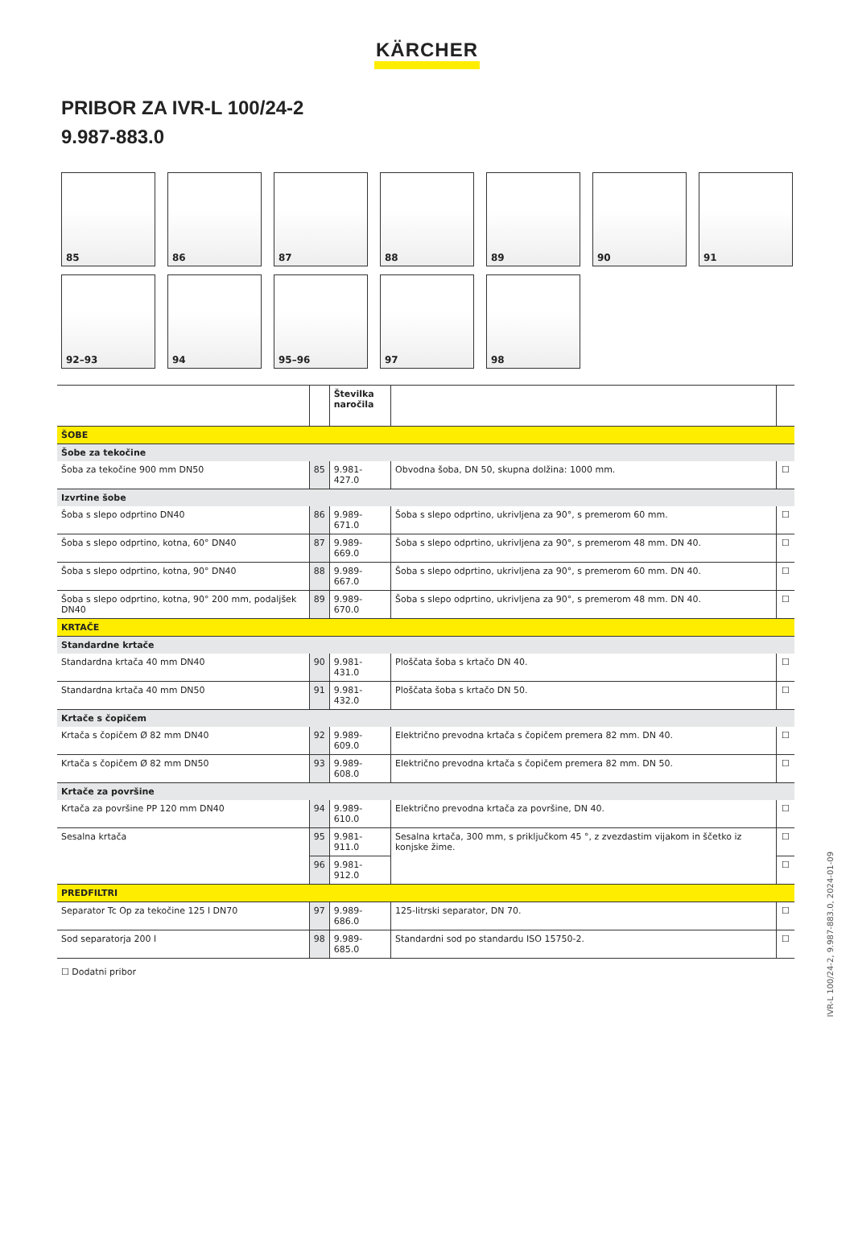KÄRCHER
PRIBOR ZA IVR-L 100/24-2
9.987-883.0
85
86
87
88
89
90
91
92–93
94
95–96
97
98
| | | Številka naročila | | |
| --- | --- | --- | --- | --- |
| ŠOBE | | | | |
| Šobe za tekočine | | | | |
| Šoba za tekočine 900 mm DN50 | 85 | 9.981-427.0 | Obvodna šoba, DN 50, skupna dolžina: 1000 mm. | ☐ |
| Izvrtine šobe | | | | |
| Šoba s slepo odprtino DN40 | 86 | 9.989-671.0 | Šoba s slepo odprtino, ukrivljena za 90°, s premerom 60 mm. | ☐ |
| Šoba s slepo odprtino, kotna, 60° DN40 | 87 | 9.989-669.0 | Šoba s slepo odprtino, ukrivljena za 90°, s premerom 48 mm. DN 40. | ☐ |
| Šoba s slepo odprtino, kotna, 90° DN40 | 88 | 9.989-667.0 | Šoba s slepo odprtino, ukrivljena za 90°, s premerom 60 mm. DN 40. | ☐ |
| Šoba s slepo odprtino, kotna, 90° 200 mm, podaljšek DN40 | 89 | 9.989-670.0 | Šoba s slepo odprtino, ukrivljena za 90°, s premerom 48 mm. DN 40. | ☐ |
| KRTAČE | | | | |
| Standardne krtače | | | | |
| Standardna krtača 40 mm DN40 | 90 | 9.981-431.0 | Ploščata šoba s krtačo DN 40. | ☐ |
| Standardna krtača 40 mm DN50 | 91 | 9.981-432.0 | Ploščata šoba s krtačo DN 50. | ☐ |
| Krtače s čopičem | | | | |
| Krtača s čopičem Ø 82 mm DN40 | 92 | 9.989-609.0 | Električno prevodna krtača s čopičem premera 82 mm. DN 40. | ☐ |
| Krtača s čopičem Ø 82 mm DN50 | 93 | 9.989-608.0 | Električno prevodna krtača s čopičem premera 82 mm. DN 50. | ☐ |
| Krtače za površine | | | | |
| Krtača za površine PP 120 mm DN40 | 94 | 9.989-610.0 | Električno prevodna krtača za površine, DN 40. | ☐ |
| Sesalna krtača | 95 | 9.981-911.0 | Sesalna krtača, 300 mm, s priključkom 45 °, z zvezdastim vijakom in ščetko iz konjske žime. | ☐ |
| | 96 | 9.981-912.0 | | ☐ |
| PREDFILTRI | | | | |
| Separator Tc Op za tekočine 125 l DN70 | 97 | 9.989-686.0 | 125-litrski separator, DN 70. | ☐ |
| Sod separatorja 200 l | 98 | 9.989-685.0 | Standardni sod po standardu ISO 15750-2. | ☐ |
☐ Dodatni pribor
IVR-L 100/24-2, 9.987-883.0, 2024-01-09